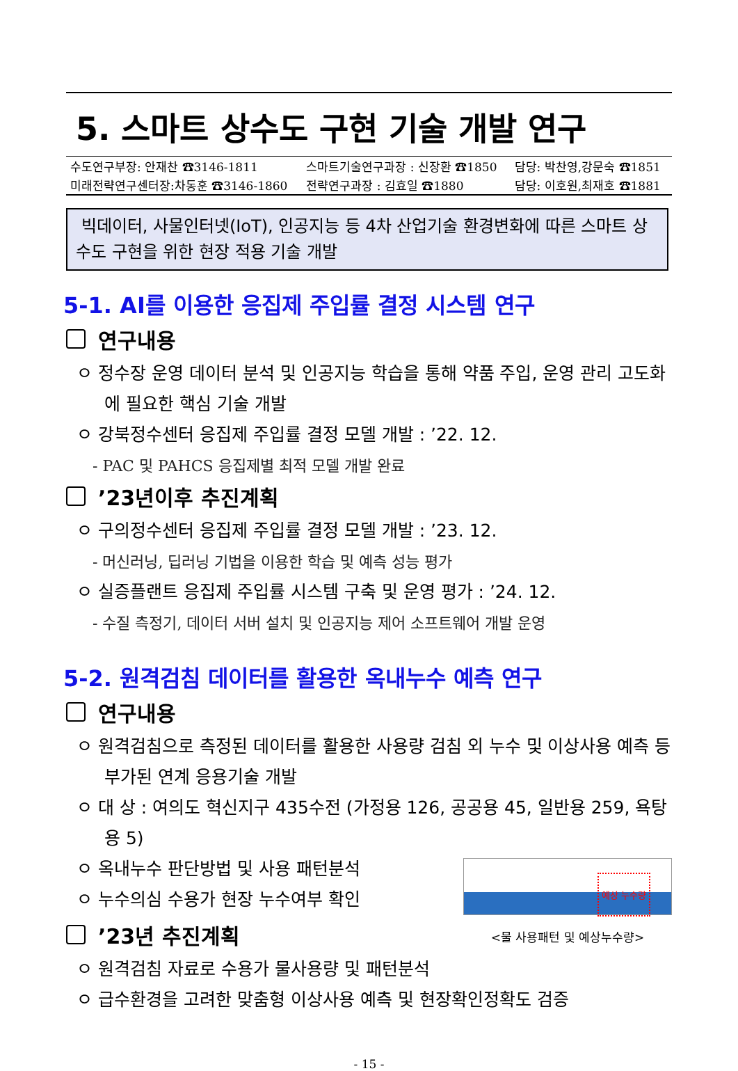5. 스마트 상수도 구현 기술 개발 연구
| 수도연구부장: 안재찬 ☎3146-1811 | 스마트기술연구과장 : 신장환 ☎1850 | 담당: 박찬영,강문숙 ☎1851 |
| 미래전략연구센터장:차동훈 ☎3146-1860 | 전략연구과장 : 김효일 ☎1880 | 담당: 이호원,최재호 ☎1881 |
빅데이터, 사물인터넷(IoT), 인공지능 등 4차 산업기술 환경변화에 따른 스마트 상수도 구현을 위한 현장 적용 기술 개발
5-1. AI를 이용한 응집제 주입률 결정 시스템 연구
연구내용
ㅇ 정수장 운영 데이터 분석 및 인공지능 학습을 통해 약품 주입, 운영 관리 고도화에 필요한 핵심 기술 개발
ㅇ 강북정수센터 응집제 주입률 결정 모델 개발 : ’22. 12.
- PAC 및 PAHCS 응집제별 최적 모델 개발 완료
’23년이후 추진계획
ㅇ 구의정수센터 응집제 주입률 결정 모델 개발 : ’23. 12.
- 머신러닝, 딥러닝 기법을 이용한 학습 및 예측 성능 평가
ㅇ 실증플랜트 응집제 주입률 시스템 구축 및 운영 평가 : ’24. 12.
- 수질 측정기, 데이터 서버 설치 및 인공지능 제어 소프트웨어 개발 운영
5-2. 원격검침 데이터를 활용한 옥내누수 예측 연구
연구내용
ㅇ 원격검침으로 측정된 데이터를 활용한 사용량 검침 외 누수 및 이상사용 예측 등 부가된 연계 응용기술 개발
ㅇ 대 상 : 여의도 혁신지구 435수전 (가정용 126, 공공용 45, 일반용 259, 욕탕용 5)
예상 누수량
<물 사용패턴 및 예상누수량>
ㅇ 옥내누수 판단방법 및 사용 패턴분석
ㅇ 누수의심 수용가 현장 누수여부 확인
’23년 추진계획
ㅇ 원격검침 자료로 수용가 물사용량 및 패턴분석
ㅇ 급수환경을 고려한 맞춤형 이상사용 예측 및 현장확인정확도 검증
- 15 -